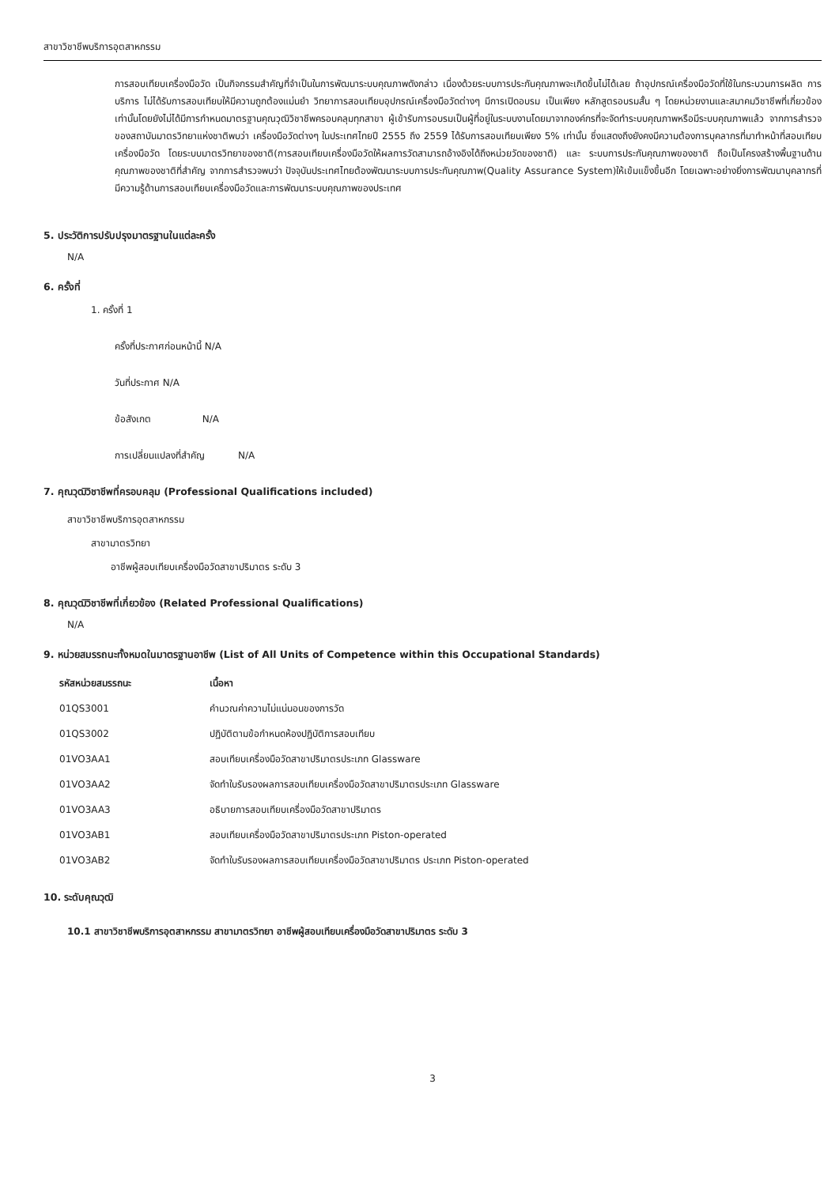สาขาวิชาชีพบริการอุตสาหกรรม
การสอบเทียบเครื่องมือวัด เป็นกิจกรรมสำคัญที่จำเป็นในการพัฒนาระบบคุณภาพดังกล่าว เนื่องด้วยระบบการประกันคุณภาพจะเกิดขึ้นไม่ได้เลย ถ้าอุปกรณ์เครื่องมือวัดที่ใช้ในกระบวนการผลิต การบริการ ไม่ได้รับการสอบเทียบให้มีความถูกต้องแม่นยำ วิทยาการสอบเทียบอุปกรณ์เครื่องมือวัดต่างๆ มีการเปิดอบรม เป็นเพียง หลักสูตรอบรมสั้น ๆ โดยหน่วยงานและสมาคมวิชาชีพที่เกี่ยวข้องเท่านั้นโดยยังไม่ได้มีการกำหนดมาตรฐานคุณวุฒิวิชาชีพครอบคลุมทุกสาขา ผู้เข้ารับการอบรมเป็นผู้ที่อยู่ในระบบงานโดยมาจากองค์กรที่จะจัดทำระบบคุณภาพหรือมีระบบคุณภาพแล้ว จากการสำรวจของสถาบันมาตรวิทยาแห่งชาติพบว่า เครื่องมือวัดต่างๆ ในประเทศไทยปี 2555 ถึง 2559 ได้รับการสอบเทียบเพียง 5% เท่านั้น ซึ่งแสดงถึงยังคงมีความต้องการบุคลากรที่มาทำหน้าที่สอบเทียบเครื่องมือวัด โดยระบบมาตรวิทยาของชาติ(การสอบเทียบเครื่องมือวัดให้ผลการวัดสามารถอ้างอิงได้ถึงหน่วยวัดของชาติ) และ ระบบการประกันคุณภาพของชาติ ถือเป็นโครงสร้างพื้นฐานด้านคุณภาพของชาติที่สำคัญ จากการสำรวจพบว่า ปัจจุบันประเทศไทยต้องพัฒนาระบบการประกันคุณภาพ(Quality Assurance System)ให้เข้มแข็งขึ้นอีก โดยเฉพาะอย่างยิ่งการพัฒนาบุคลากรที่มีความรู้ด้านการสอบเทียบเครื่องมือวัดและการพัฒนาระบบคุณภาพของประเทศ
5. ประวัติการปรับปรุงมาตรฐานในแต่ละครั้ง
N/A
6. ครั้งที่
1. ครั้งที่ 1
ครั้งที่ประกาศก่อนหน้านี้ N/A
วันที่ประกาศ N/A
ข้อสังเกต N/A
การเปลี่ยนแปลงที่สำคัญ N/A
7. คุณวุฒิวิชาชีพที่ครอบคลุม (Professional Qualifications included)
สาขาวิชาชีพบริการอุตสาหกรรม
สาขามาตรวิทยา
อาชีพผู้สอบเทียบเครื่องมือวัดสาขาปริมาตร ระดับ 3
8. คุณวุฒิวิชาชีพที่เกี่ยวข้อง (Related Professional Qualifications)
N/A
9. หน่วยสมรรถนะทั้งหมดในมาตรฐานอาชีพ (List of All Units of Competence within this Occupational Standards)
| รหัสหน่วยสมรรถนะ | เนื้อหา |
| --- | --- |
| 01QS3001 | คำนวณค่าความไม่แน่นอนของการวัด |
| 01QS3002 | ปฏิบัติตามข้อกำหนดห้องปฏิบัติการสอบเทียบ |
| 01VO3AA1 | สอบเทียบเครื่องมือวัดสาขาปริมาตรประเภท Glassware |
| 01VO3AA2 | จัดทำใบรับรองผลการสอบเทียบเครื่องมือวัดสาขาปริมาตรประเภท Glassware |
| 01VO3AA3 | อธิบายการสอบเทียบเครื่องมือวัดสาขาปริมาตร |
| 01VO3AB1 | สอบเทียบเครื่องมือวัดสาขาปริมาตรประเภท Piston-operated |
| 01VO3AB2 | จัดทำใบรับรองผลการสอบเทียบเครื่องมือวัดสาขาปริมาตร ประเภท Piston-operated |
10. ระดับคุณวุฒิ
10.1 สาขาวิชาชีพบริการอุตสาหกรรม สาขามาตรวิทยา อาชีพผู้สอบเทียบเครื่องมือวัดสาขาปริมาตร ระดับ 3
3